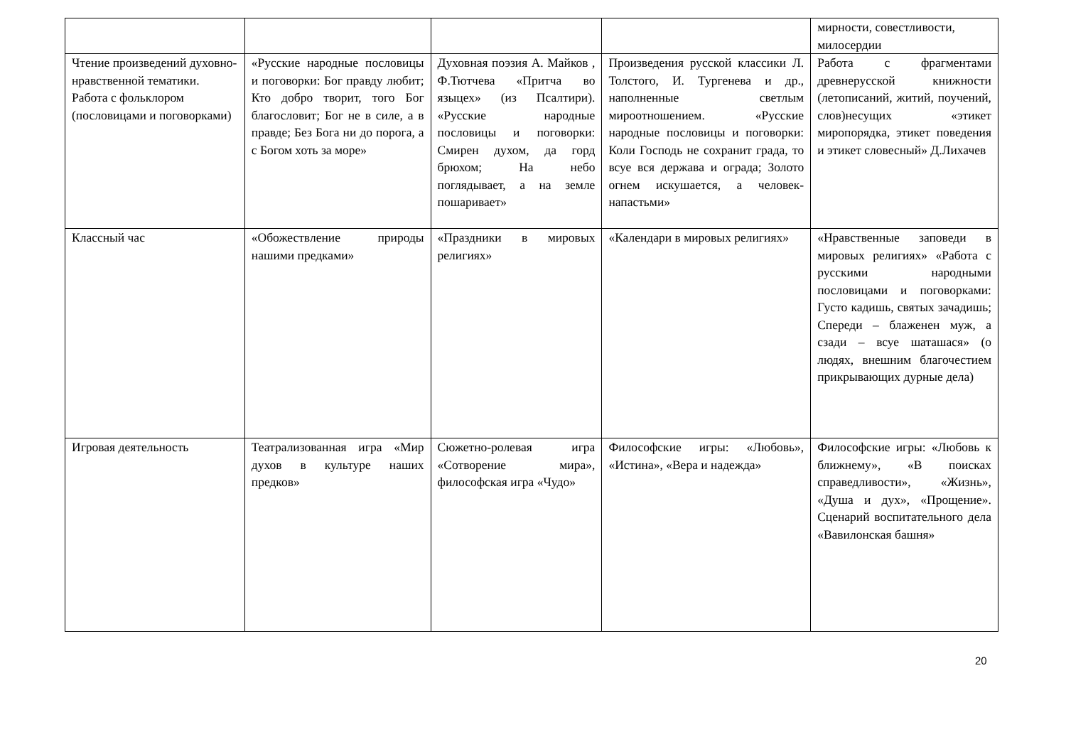| | | | | мирности, совестливости, милосердии |
| Чтение произведений духовно-нравственной тематики. Работа с фольклором (пословицами и поговорками) | «Русские народные пословицы и поговорки: Бог правду любит; Кто добро творит, того Бог благословит; Бог не в силе, а в правде; Без Бога ни до порога, а с Богом хоть за море» | Духовная поэзия А. Майков , Ф.Тютчева «Притча во языцех» (из Псалтири). «Русские народные пословицы и поговорки: Смирен духом, да горд брюхом; На небо поглядывает, а на земле пошаривает» | Произведения русской классики Л. Толстого, И. Тургенева и др., наполненные светлым мироотношением. «Русские народные пословицы и поговорки: Коли Господь не сохранит града, то всуе вся держава и ограда; Золото огнем искушается, а человек-напастьми» | Работа с фрагментами древнерусской книжности (летописаний, житий, поучений, слов)несущих «этикет миропорядка, этикет поведения и этикет словесный» Д.Лихачев |
| Классный час | «Обожествление природы нашими предками» | «Праздники в мировых религиях» | «Календари в мировых религиях» | «Нравственные заповеди в мировых религиях» «Работа с русскими народными пословицами и поговорками: Густо кадишь, святых зачадишь; Спереди – блаженен муж, а сзади – всуе шаташася» (о людях, внешним благочестием прикрывающих дурные дела) |
| Игровая деятельность | Театрализованная игра «Мир духов в культуре наших предков» | Сюжетно-ролевая игра «Сотворение мира», философская игра «Чудо» | Философские игры: «Любовь», «Истина», «Вера и надежда» | Философские игры: «Любовь к ближнему», «В поисках справедливости», «Жизнь», «Душа и дух», «Прощение». Сценарий воспитательного дела «Вавилонская башня» |
20